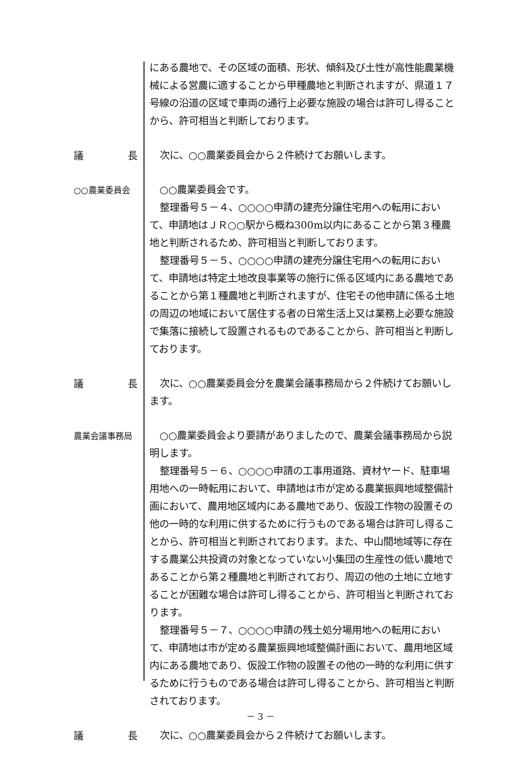にある農地で、その区域の面積、形状、傾斜及び土性が高性能農業機械による営農に適することから甲種農地と判断されますが、県道１７号線の沿道の区域で車両の通行上必要な施設の場合は許可し得ることから、許可相当と判断しております。
議 長
次に、○○農業委員会から２件続けてお願いします。
○○農業委員会
○○農業委員会です。
整理番号５－４、○○○○申請の建売分譲住宅用への転用において、申請地はＪＲ○○駅から概ね300m以内にあることから第３種農地と判断されるため、許可相当と判断しております。
整理番号５－５、○○○○申請の建売分譲住宅用への転用において、申請地は特定土地改良事業等の施行に係る区域内にある農地であることから第１種農地と判断されますが、住宅その他申請に係る土地の周辺の地域において居住する者の日常生活上又は業務上必要な施設で集落に接続して設置されるものであることから、許可相当と判断しております。
議 長
次に、○○農業委員会分を農業会議事務局から２件続けてお願いします。
農業会議事務局
○○農業委員会より要請がありましたので、農業会議事務局から説明します。
整理番号５－６、○○○○申請の工事用道路、資材ヤード、駐車場用地への一時転用において、申請地は市が定める農業振興地域整備計画において、農用地区域内にある農地であり、仮設工作物の設置その他の一時的な利用に供するために行うものである場合は許可し得ることから、許可相当と判断されております。また、中山間地域等に存在する農業公共投資の対象となっていない小集団の生産性の低い農地であることから第２種農地と判断されており、周辺の他の土地に立地することが困難な場合は許可し得ることから、許可相当と判断されております。
整理番号５－７、○○○○申請の残土処分場用地への転用において、申請地は市が定める農業振興地域整備計画において、農用地区域内にある農地であり、仮設工作物の設置その他の一時的な利用に供するために行うものである場合は許可し得ることから、許可相当と判断されております。
議 長
次に、○○農業委員会から２件続けてお願いします。
－ 3 －